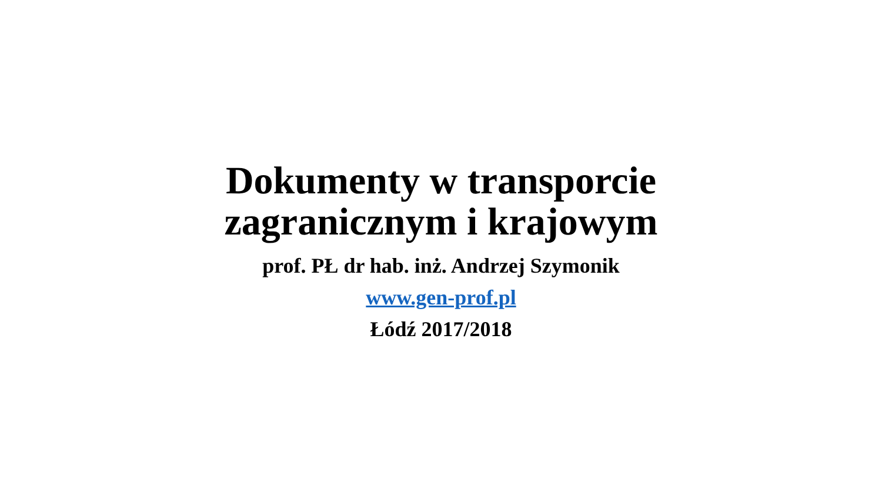Dokumenty w transporcie
zagranicznym i krajowym
prof. PŁ dr hab. inż. Andrzej Szymonik
www.gen-prof.pl
Łódź 2017/2018